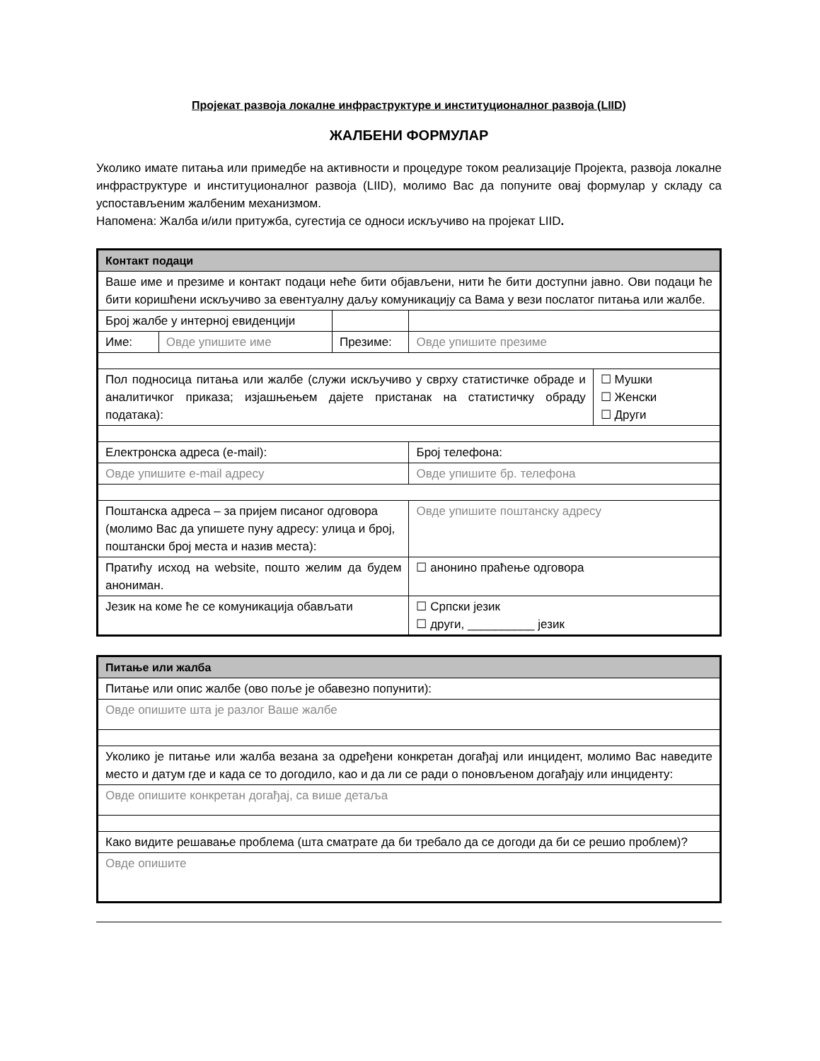Пројекат развоја локалне инфраструктуре и институционалног развоја (LIID)
ЖАЛБЕНИ ФОРМУЛАР
Уколико имате питања или примедбе на активности и процедуре током реализације Пројекта, развоја локалне инфраструктуре и институционалног развоја (LIID), молимо Вас да попуните овај формулар у складу са успостављеним жалбеним механизмом.
Напомена: Жалба и/или притужба, сугестија се односи искључиво на пројекат LIID.
| Контакт подаци | | | | | |
| Ваше име и презиме и контакт подаци неће бити објављени, нити ће бити доступни јавно. Ови подаци ће бити коришћени искључиво за евентуалну даљу комуникацију са Вама у вези послатог питања или жалбе. | | | | | |
| Број жалбе у интерној евиденцији | | | | | |
| Име: | Овде упишите име | Презиме: | Овде упишите презиме | | |
| Пол подносица питања или жалбе (служи искључиво у сврху статистичке обраде и аналитичког приказа; изјашњењем дајете пристанак на статистичку обраду података): | | | | | ☐ Мушки ☐ Женски ☐ Други |
| Електронска адреса (e-mail): | | | | Број телефона: | |
| Овде упишите e-mail адресу | | | | Овде упишите бр. телефона | |
| Поштанска адреса – за пријем писаног одговора (молимо Вас да упишете пуну адресу: улица и број, поштански број места и назив места): | | | | Овде упишите поштанску адресу | |
| Пратићу исход на website, пошто желим да будем анониман. | | | | ☐ анонино праћење одговора | |
| Језик на коме ће се комуникација обављати | | | | ☐ Српски језик ☐ други, __________ језик | |
| Питање или жалба |
| Питање или опис жалбе (ово поље је обавезно попунити): |
| Овде опишите шта је разлог Ваше жалбе |
| Уколико је питање или жалба везана за одређени конкретан догађај или инцидент, молимо Вас наведите место и датум где и када се то догодило, као и да ли се ради о поновљеном догађају или инциденту: |
| Овде опишите конкретан догађај, са више детаља |
| Како видите решавање проблема (шта сматрате да би требало да се догоди да би се решио проблем)? |
| Овде опишите |